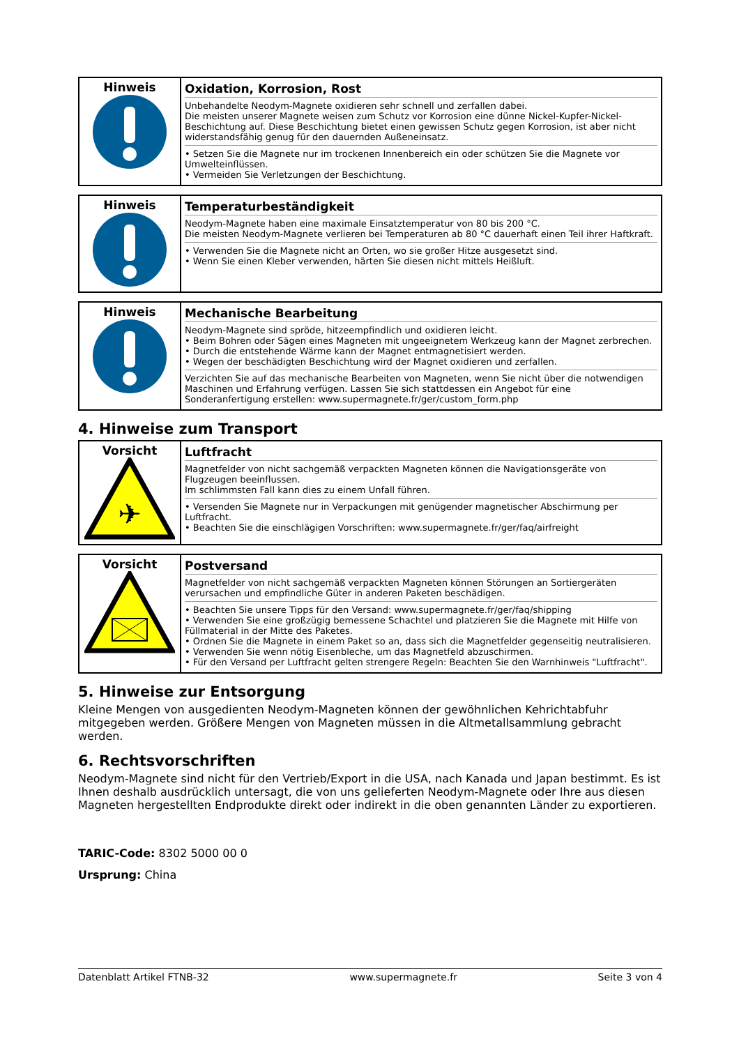| Hinweis | Oxidation, Korrosion, Rost Unbehandelte Neodym-Magnete oxidieren sehr schnell und zerfallen dabei. Die meisten unserer Magnete weisen zum Schutz vor Korrosion eine dünne Nickel-Kupfer-Nickel-Beschichtung auf. Diese Beschichtung bietet einen gewissen Schutz gegen Korrosion, ist aber nicht widerstandsfähig genug für den dauernden Außeneinsatz. • Setzen Sie die Magnete nur im trockenen Innenbereich ein oder schützen Sie die Magnete vor Umwelteinflüssen. • Vermeiden Sie Verletzungen der Beschichtung. |
| Hinweis | Temperaturbeständigkeit Neodym-Magnete haben eine maximale Einsatztemperatur von 80 bis 200 °C. Die meisten Neodym-Magnete verlieren bei Temperaturen ab 80 °C dauerhaft einen Teil ihrer Haftkraft. • Verwenden Sie die Magnete nicht an Orten, wo sie großer Hitze ausgesetzt sind. • Wenn Sie einen Kleber verwenden, härten Sie diesen nicht mittels Heißluft. |
| Hinweis | Mechanische Bearbeitung Neodym-Magnete sind spröde, hitzeempfindlich und oxidieren leicht. • Beim Bohren oder Sägen eines Magneten mit ungeeignetem Werkzeug kann der Magnet zerbrechen. • Durch die entstehende Wärme kann der Magnet entmagnetisiert werden. • Wegen der beschädigten Beschichtung wird der Magnet oxidieren und zerfallen. Verzichten Sie auf das mechanische Bearbeiten von Magneten, wenn Sie nicht über die notwendigen Maschinen und Erfahrung verfügen. Lassen Sie sich stattdessen ein Angebot für eine Sonderanfertigung erstellen: www.supermagnete.fr/ger/custom_form.php |
4. Hinweise zum Transport
| Vorsicht ✈ | Luftfracht Magnetfelder von nicht sachgemäß verpackten Magneten können die Navigationsgeräte von Flugzeugen beeinflussen. Im schlimmsten Fall kann dies zu einem Unfall führen. • Versenden Sie Magnete nur in Verpackungen mit genügender magnetischer Abschirmung per Luftfracht. • Beachten Sie die einschlägigen Vorschriften: www.supermagnete.fr/ger/faq/airfreight |
| Vorsicht | Postversand Magnetfelder von nicht sachgemäß verpackten Magneten können Störungen an Sortiergeräten verursachen und empfindliche Güter in anderen Paketen beschädigen. • Beachten Sie unsere Tipps für den Versand: www.supermagnete.fr/ger/faq/shipping • Verwenden Sie eine großzügig bemessene Schachtel und platzieren Sie die Magnete mit Hilfe von Füllmaterial in der Mitte des Paketes. • Ordnen Sie die Magnete in einem Paket so an, dass sich die Magnetfelder gegenseitig neutralisieren. • Verwenden Sie wenn nötig Eisenbleche, um das Magnetfeld abzuschirmen. • Für den Versand per Luftfracht gelten strengere Regeln: Beachten Sie den Warnhinweis "Luftfracht". |
5. Hinweise zur Entsorgung
Kleine Mengen von ausgedienten Neodym-Magneten können der gewöhnlichen Kehrichtabfuhr mitgegeben werden. Größere Mengen von Magneten müssen in die Altmetallsammlung gebracht werden.
6. Rechtsvorschriften
Neodym-Magnete sind nicht für den Vertrieb/Export in die USA, nach Kanada und Japan bestimmt. Es ist Ihnen deshalb ausdrücklich untersagt, die von uns gelieferten Neodym-Magnete oder Ihre aus diesen Magneten hergestellten Endprodukte direkt oder indirekt in die oben genannten Länder zu exportieren.
TARIC-Code: 8302 5000 00 0
Ursprung: China
Datenblatt Artikel FTNB-32 www.supermagnete.fr Seite 3 von 4